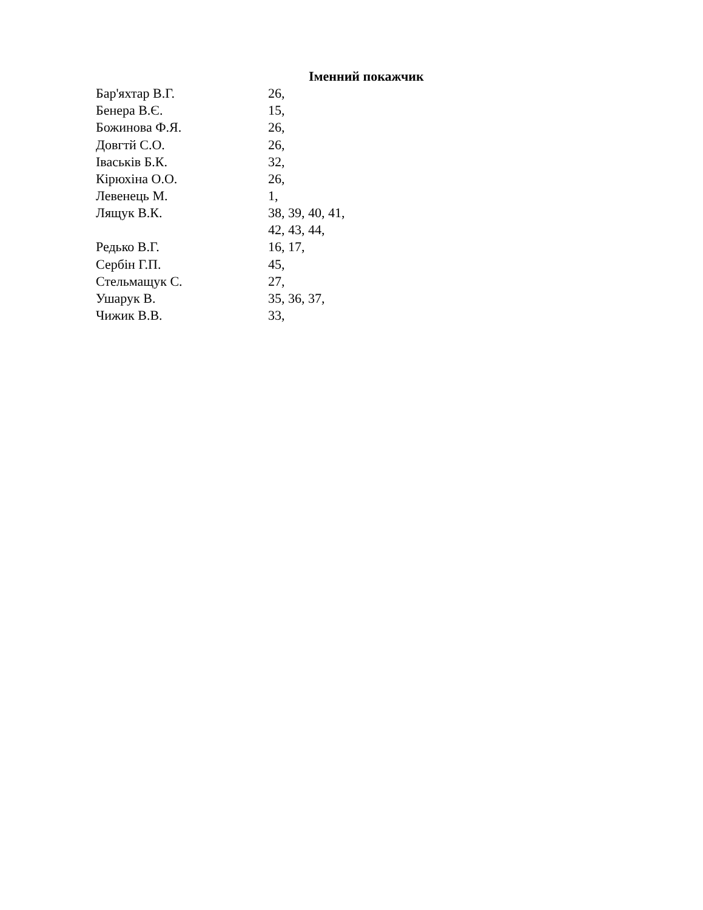Іменний покажчик
| Бар'яхтар В.Г. | 26, |
| Бенера В.Є. | 15, |
| Божинова Ф.Я. | 26, |
| Довгтй С.О. | 26, |
| Іваськів Б.К. | 32, |
| Кірюхіна О.О. | 26, |
| Левенець М. | 1, |
| Лящук В.К. | 38, 39, 40, 41, 42, 43, 44, |
| Редько В.Г. | 16, 17, |
| Сербін Г.П. | 45, |
| Стельмащук С. | 27, |
| Ушарук В. | 35, 36, 37, |
| Чижик В.В. | 33, |